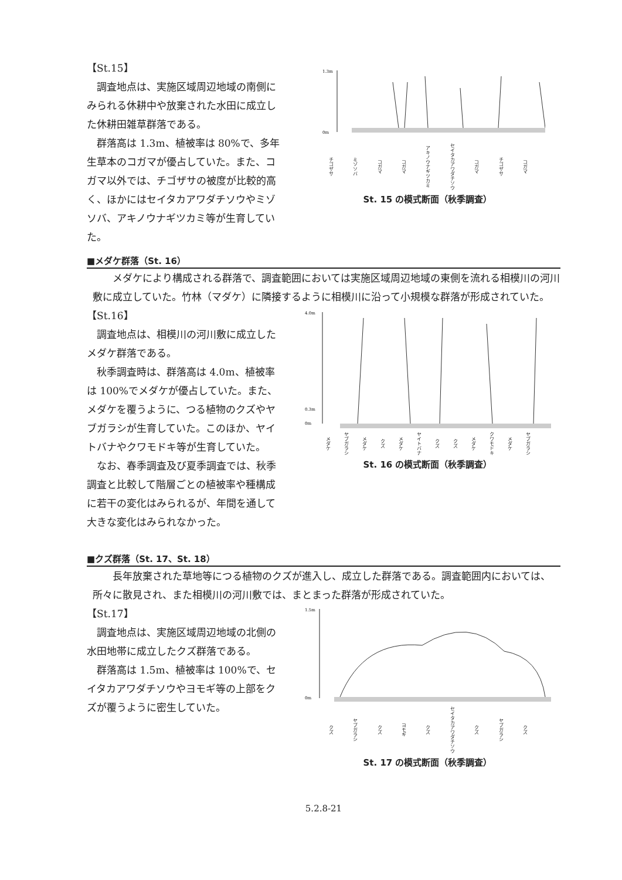【St.15】
調査地点は、実施区域周辺地域の南側にみられる休耕中や放棄された水田に成立した休耕田雑草群落である。
群落高は 1.3m、植被率は 80%で、多年生草本のコガマが優占していた。また、コガマ以外では、チゴザサの被度が比較的高く、ほかにはセイタカアワダチソウやミゾソバ、アキノウナギツカミ等が生育していた。
1.3m
0m
チゴザサ ミゾソバ コガマ コガマ アキノウナギツカミ セイタカアワダチソウ コガマ チゴザサ コガマ
St. 15 の模式断面（秋季調査）
■メダケ群落（St. 16）
メダケにより構成される群落で、調査範囲においては実施区域周辺地域の東側を流れる相模川の河川敷に成立していた。竹林（マダケ）に隣接するように相模川に沿って小規模な群落が形成されていた。
【St.16】
調査地点は、相模川の河川敷に成立したメダケ群落である。
秋季調査時は、群落高は 4.0m、植被率は 100%でメダケが優占していた。また、メダケを覆うように、つる植物のクズやヤブガラシが生育していた。このほか、ヤイトバナやクワモドキ等が生育していた。
なお、春季調査及び夏季調査では、秋季調査と比較して階層ごとの植被率や種構成に若干の変化はみられるが、年間を通して大きな変化はみられなかった。
4.0m
0.3m
0m
メダケ ヤブガラシ メダケ クズ メダケ ヤイトバナ クズ クズ メダケ クワモドキ メダケ ヤブガラシ
St. 16 の模式断面（秋季調査）
■クズ群落（St. 17、St. 18）
長年放棄された草地等につる植物のクズが進入し、成立した群落である。調査範囲内においては、所々に散見され、また相模川の河川敷では、まとまった群落が形成されていた。
【St.17】
調査地点は、実施区域周辺地域の北側の水田地帯に成立したクズ群落である。
群落高は 1.5m、植被率は 100%で、セイタカアワダチソウやヨモギ等の上部をクズが覆うように密生していた。
1.5m
0m
クズ ヤブガラシ クズ ヨモギ クズ セイタカアワダチソウ クズ ヤブガラシ クズ
St. 17 の模式断面（秋季調査）
5.2.8-21